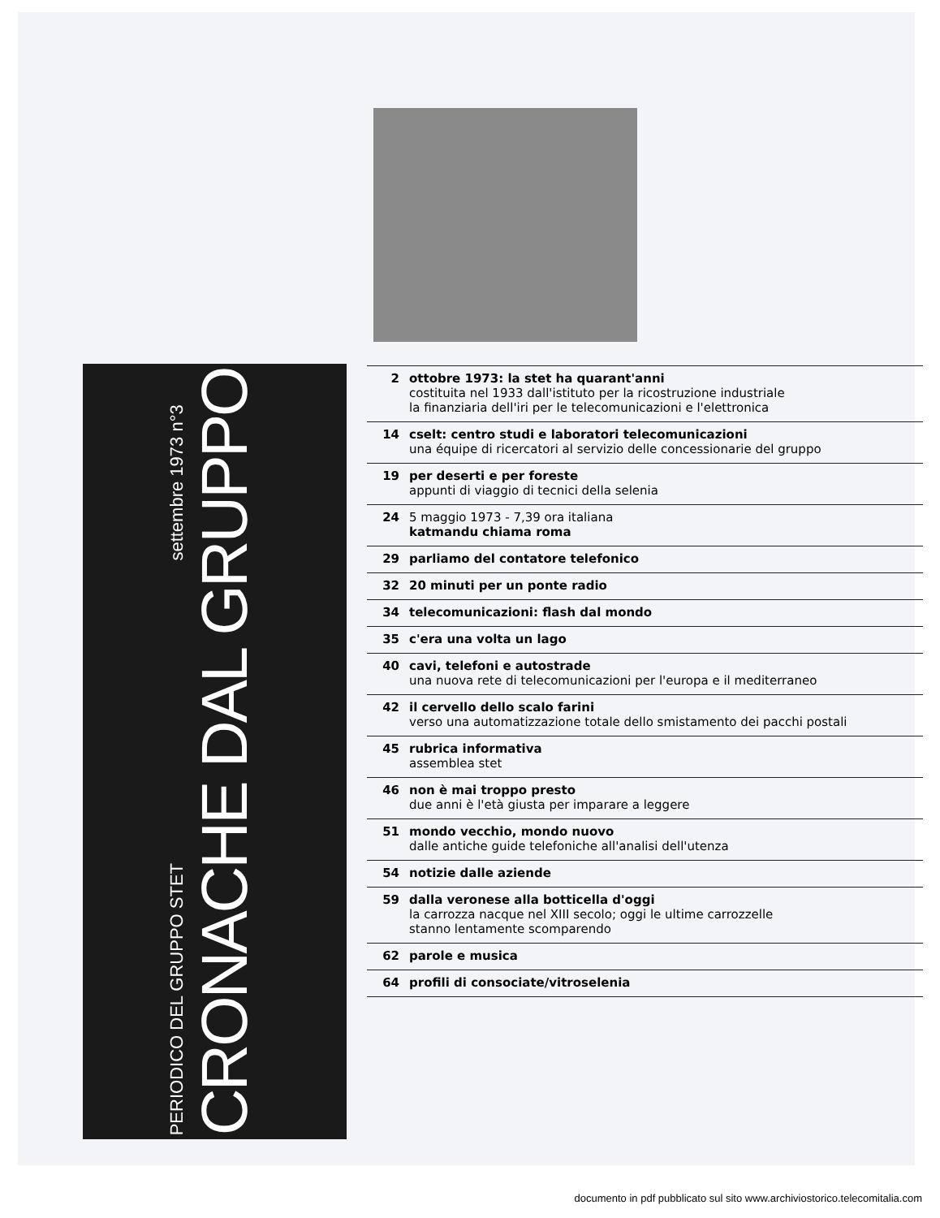PERIODICO DEL GRUPPO STET settembre 1973 n°3
CRONACHE DAL GRUPPO
2 ottobre 1973: la stet ha quarant'anni
costituita nel 1933 dall'istituto per la ricostruzione industriale
la finanziaria dell'iri per le telecomunicazioni e l'elettronica
14 cselt: centro studi e laboratori telecomunicazioni
una équipe di ricercatori al servizio delle concessionarie del gruppo
19 per deserti e per foreste
appunti di viaggio di tecnici della selenia
24 5 maggio 1973 - 7,39 ora italiana
katmandu chiama roma
29 parliamo del contatore telefonico
32 20 minuti per un ponte radio
34 telecomunicazioni: flash dal mondo
35 c'era una volta un lago
40 cavi, telefoni e autostrade
una nuova rete di telecomunicazioni per l'europa e il mediterraneo
42 il cervello dello scalo farini
verso una automatizzazione totale dello smistamento dei pacchi postali
45 rubrica informativa
assemblea stet
46 non è mai troppo presto
due anni è l'età giusta per imparare a leggere
51 mondo vecchio, mondo nuovo
dalle antiche guide telefoniche all'analisi dell'utenza
54 notizie dalle aziende
59 dalla veronese alla botticella d'oggi
la carrozza nacque nel XIII secolo; oggi le ultime carrozzelle
stanno lentamente scomparendo
62 parole e musica
64 profili di consociate/vitroselenia
documento in pdf pubblicato sul sito www.archiviostorico.telecomitalia.com